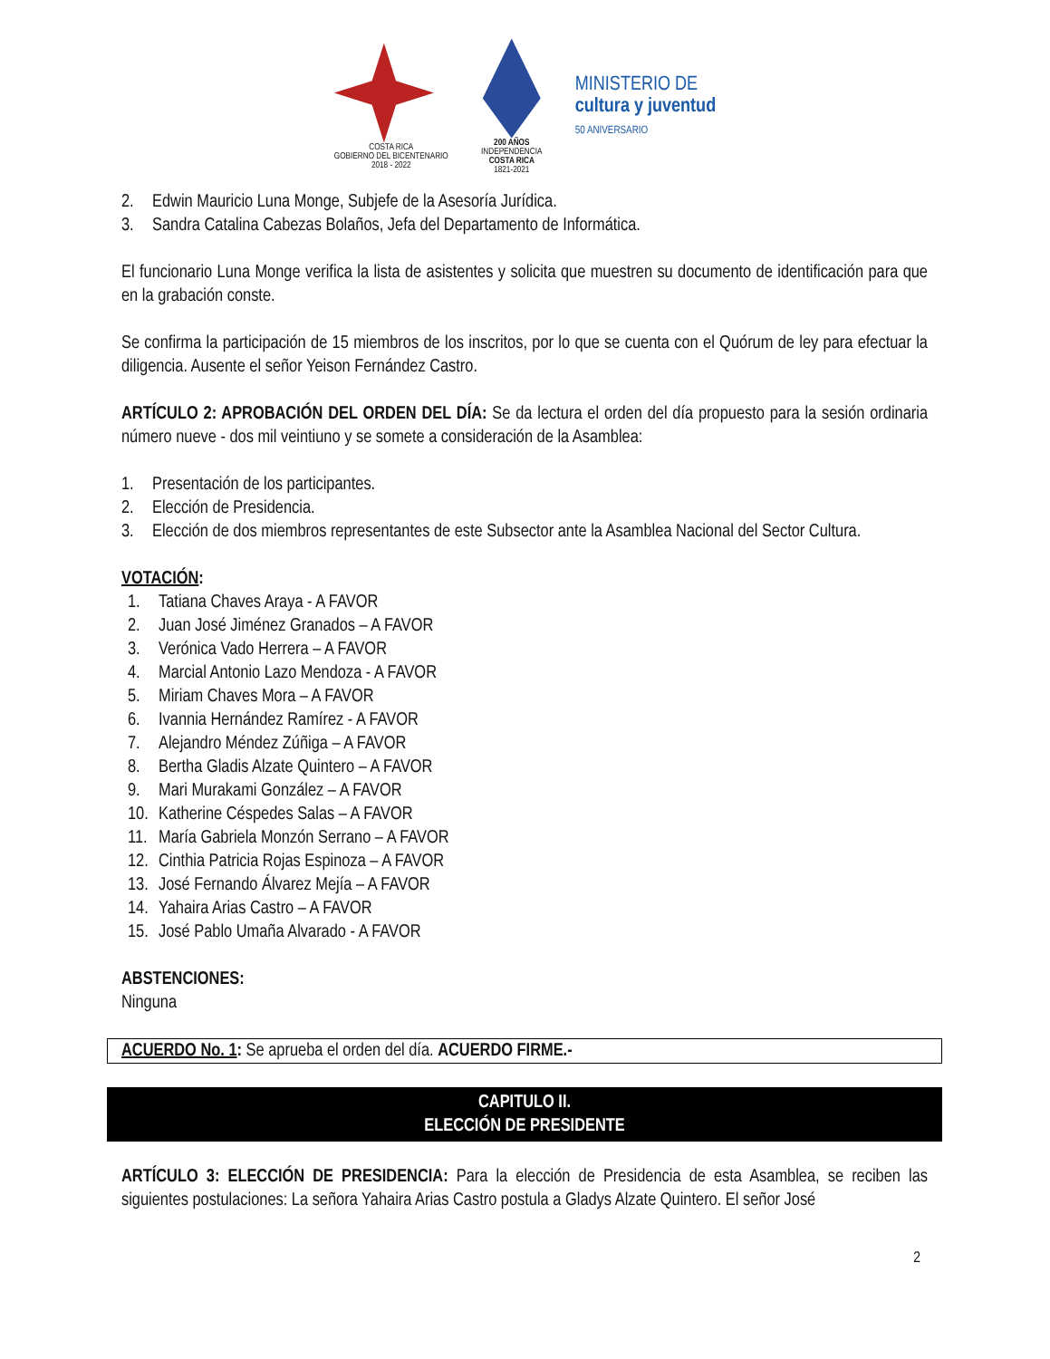COSTA RICA
GOBIERNO DEL BICENTENARIO
2018 - 2022
200 AÑOS
INDEPENDENCIA
COSTA RICA
1821-2021
MINISTERIO DE
cultura y juventud
50 ANIVERSARIO
2. Edwin Mauricio Luna Monge, Subjefe de la Asesoría Jurídica.
3. Sandra Catalina Cabezas Bolaños, Jefa del Departamento de Informática.
El funcionario Luna Monge verifica la lista de asistentes y solicita que muestren su documento de identificación para que en la grabación conste.
Se confirma la participación de 15 miembros de los inscritos, por lo que se cuenta con el Quórum de ley para efectuar la diligencia. Ausente el señor Yeison Fernández Castro.
ARTÍCULO 2: APROBACIÓN DEL ORDEN DEL DÍA: Se da lectura el orden del día propuesto para la sesión ordinaria número nueve - dos mil veintiuno y se somete a consideración de la Asamblea:
1. Presentación de los participantes.
2. Elección de Presidencia.
3. Elección de dos miembros representantes de este Subsector ante la Asamblea Nacional del Sector Cultura.
VOTACIÓN:
1. Tatiana Chaves Araya - A FAVOR
2. Juan José Jiménez Granados – A FAVOR
3. Verónica Vado Herrera – A FAVOR
4. Marcial Antonio Lazo Mendoza - A FAVOR
5. Miriam Chaves Mora – A FAVOR
6. Ivannia Hernández Ramírez - A FAVOR
7. Alejandro Méndez Zúñiga – A FAVOR
8. Bertha Gladis Alzate Quintero – A FAVOR
9. Mari Murakami González – A FAVOR
10. Katherine Céspedes Salas – A FAVOR
11. María Gabriela Monzón Serrano – A FAVOR
12. Cinthia Patricia Rojas Espinoza – A FAVOR
13. José Fernando Álvarez Mejía – A FAVOR
14. Yahaira Arias Castro – A FAVOR
15. José Pablo Umaña Alvarado - A FAVOR
ABSTENCIONES:
Ninguna
ACUERDO No. 1: Se aprueba el orden del día. ACUERDO FIRME.-
CAPITULO II.
ELECCIÓN DE PRESIDENTE
ARTÍCULO 3: ELECCIÓN DE PRESIDENCIA: Para la elección de Presidencia de esta Asamblea, se reciben las siguientes postulaciones: La señora Yahaira Arias Castro postula a Gladys Alzate Quintero. El señor José
2